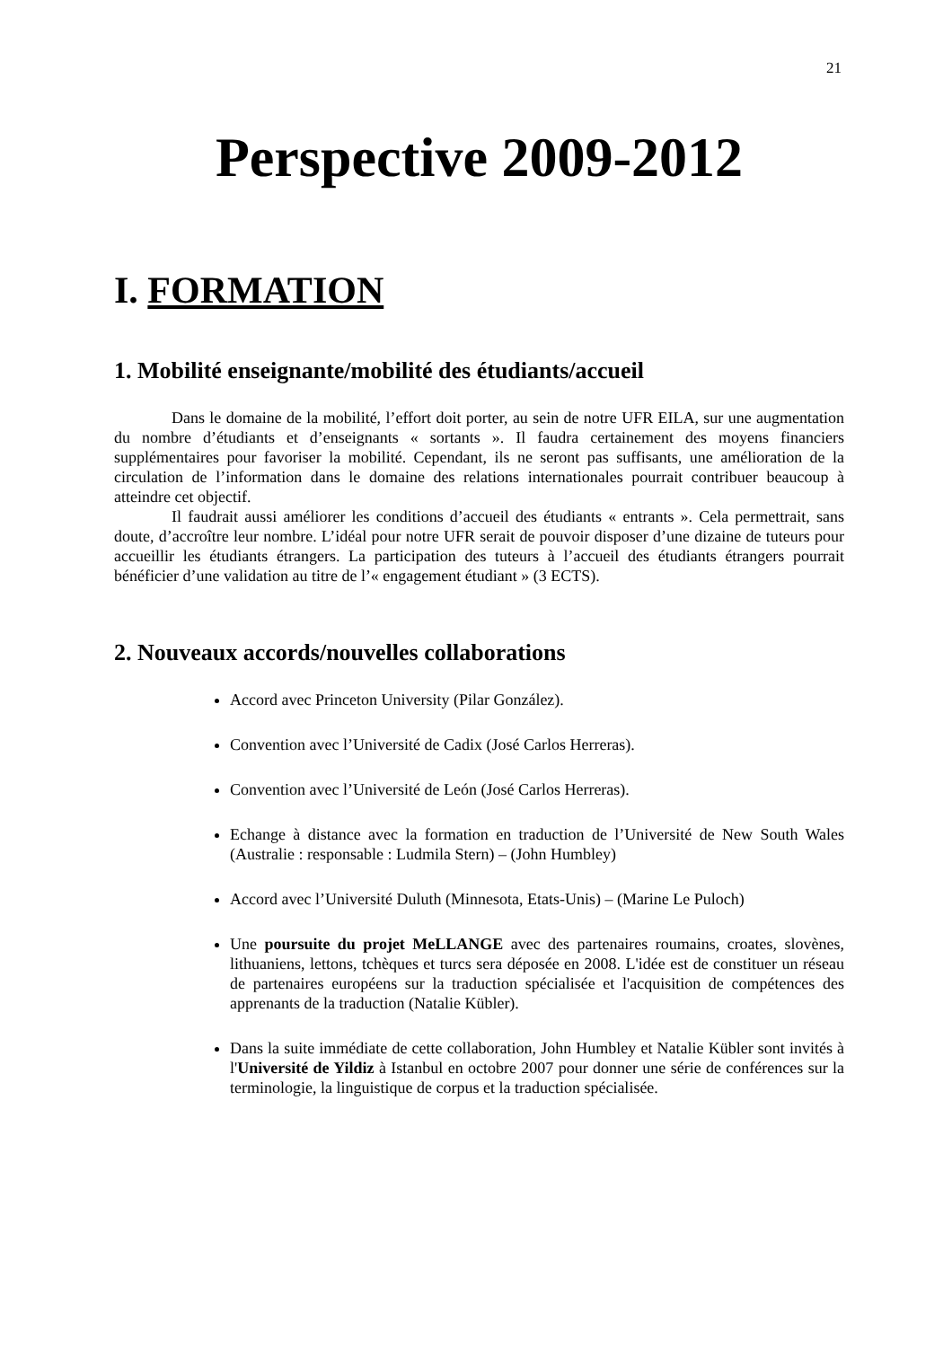21
Perspective 2009-2012
I. FORMATION
1. Mobilité enseignante/mobilité des étudiants/accueil
Dans le domaine de la mobilité, l’effort doit porter, au sein de notre UFR EILA, sur une augmentation du nombre d’étudiants et d’enseignants « sortants ». Il faudra certainement des moyens financiers supplémentaires pour favoriser la mobilité. Cependant, ils ne seront pas suffisants, une amélioration de la circulation de l’information dans le domaine des relations internationales pourrait contribuer beaucoup à atteindre cet objectif.
Il faudrait aussi améliorer les conditions d’accueil des étudiants « entrants ». Cela permettrait, sans doute, d’accroître leur nombre. L’idéal pour notre UFR serait de pouvoir disposer d’une dizaine de tuteurs pour accueillir les étudiants étrangers. La participation des tuteurs à l’accueil des étudiants étrangers pourrait bénéficier d’une validation au titre de l’« engagement étudiant » (3 ECTS).
2. Nouveaux accords/nouvelles collaborations
Accord avec Princeton University (Pilar González).
Convention avec l’Université de Cadix (José Carlos Herreras).
Convention avec l’Université de León (José Carlos Herreras).
Echange à distance avec la formation en traduction de l’Université de New South Wales (Australie : responsable : Ludmila Stern) – (John Humbley)
Accord avec l’Université Duluth (Minnesota, Etats-Unis) – (Marine Le Puloch)
Une poursuite du projet MeLLANGE avec des partenaires roumains, croates, slovènes, lithuaniens, lettons, tchèques et turcs sera déposée en 2008. L'idée est de constituer un réseau de partenaires européens sur la traduction spécialisée et l'acquisition de compétences des apprenants de la traduction (Natalie Kübler).
Dans la suite immédiate de cette collaboration, John Humbley et Natalie Kübler sont invités à l'Université de Yildiz à Istanbul en octobre 2007 pour donner une série de conférences sur la terminologie, la linguistique de corpus et la traduction spécialisée.